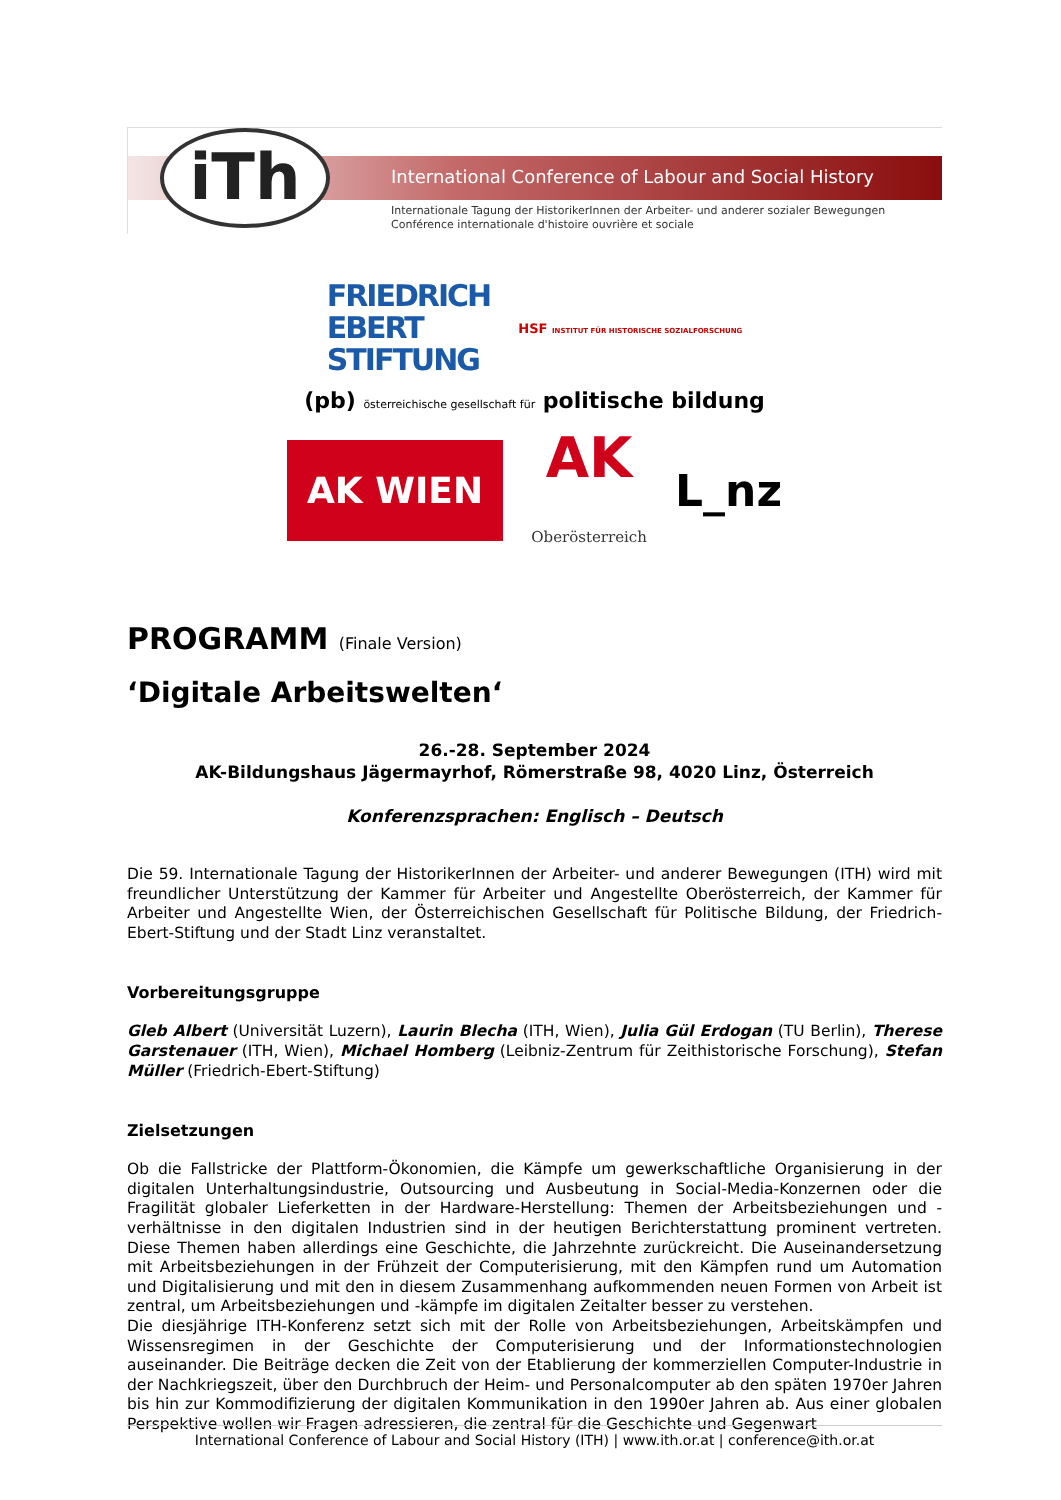iTh
International Conference of Labour and Social History
Internationale Tagung der HistorikerInnen der Arbeiter- und anderer sozialer Bewegungen
Conférence internationale d'histoire ouvrière et sociale
FRIEDRICH
EBERT
STIFTUNG HSF INSTITUT FÜR HISTORISCHE SOZIALFORSCHUNG (pb) österreichische gesellschaft für politische bildung
AK WIEN AK
Oberösterreich L_nz
PROGRAMM (Finale Version)
‘Digitale Arbeitswelten‘
26.-28. September 2024
AK-Bildungshaus Jägermayrhof, Römerstraße 98, 4020 Linz, Österreich
Konferenzsprachen: Englisch – Deutsch
Die 59. Internationale Tagung der HistorikerInnen der Arbeiter- und anderer Bewegungen (ITH) wird mit freundlicher Unterstützung der Kammer für Arbeiter und Angestellte Oberösterreich, der Kammer für Arbeiter und Angestellte Wien, der Österreichischen Gesellschaft für Politische Bildung, der Friedrich-Ebert-Stiftung und der Stadt Linz veranstaltet.
Vorbereitungsgruppe
Gleb Albert (Universität Luzern), Laurin Blecha (ITH, Wien), Julia Gül Erdogan (TU Berlin), Therese Garstenauer (ITH, Wien), Michael Homberg (Leibniz-Zentrum für Zeithistorische Forschung), Stefan Müller (Friedrich-Ebert-Stiftung)
Zielsetzungen
Ob die Fallstricke der Plattform-Ökonomien, die Kämpfe um gewerkschaftliche Organisierung in der digitalen Unterhaltungsindustrie, Outsourcing und Ausbeutung in Social-Media-Konzernen oder die Fragilität globaler Lieferketten in der Hardware-Herstellung: Themen der Arbeitsbeziehungen und -verhältnisse in den digitalen Industrien sind in der heutigen Berichterstattung prominent vertreten. Diese Themen haben allerdings eine Geschichte, die Jahrzehnte zurückreicht. Die Auseinandersetzung mit Arbeitsbeziehungen in der Frühzeit der Computerisierung, mit den Kämpfen rund um Automation und Digitalisierung und mit den in diesem Zusammenhang aufkommenden neuen Formen von Arbeit ist zentral, um Arbeitsbeziehungen und -kämpfe im digitalen Zeitalter besser zu verstehen.
Die diesjährige ITH-Konferenz setzt sich mit der Rolle von Arbeitsbeziehungen, Arbeitskämpfen und Wissensregimen in der Geschichte der Computerisierung und der Informationstechnologien auseinander. Die Beiträge decken die Zeit von der Etablierung der kommerziellen Computer-Industrie in der Nachkriegszeit, über den Durchbruch der Heim- und Personalcomputer ab den späten 1970er Jahren bis hin zur Kommodifizierung der digitalen Kommunikation in den 1990er Jahren ab. Aus einer globalen Perspektive wollen wir Fragen adressieren, die zentral für die Geschichte und Gegenwart
International Conference of Labour and Social History (ITH) | www.ith.or.at | conference@ith.or.at